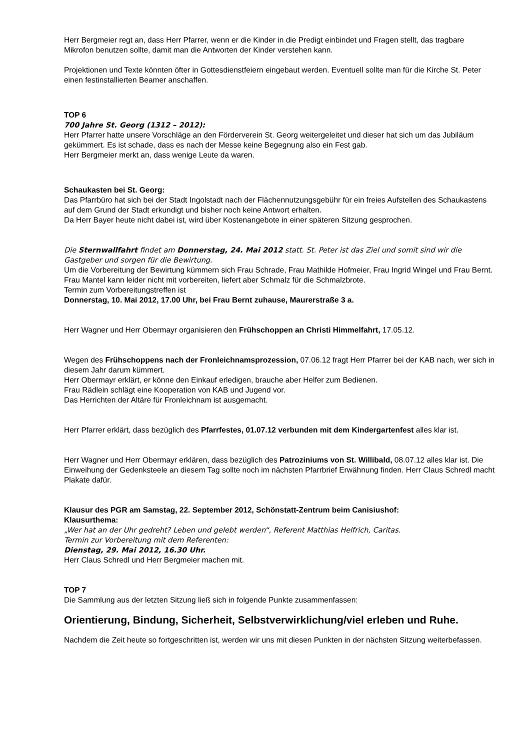Herr Bergmeier regt an, dass Herr Pfarrer, wenn er die Kinder in die Predigt einbindet und Fragen stellt, das tragbare Mikrofon benutzen sollte, damit man die Antworten der Kinder verstehen kann.
Projektionen und Texte könnten öfter in Gottesdienstfeiern eingebaut werden. Eventuell sollte man für die Kirche St. Peter einen festinstallierten Beamer anschaffen.
TOP 6
700 Jahre St. Georg (1312 – 2012):
Herr Pfarrer hatte unsere Vorschläge an den Förderverein St. Georg weitergeleitet und dieser hat sich um das Jubiläum gekümmert. Es ist schade, dass es nach der Messe keine Begegnung also ein Fest gab.
Herr Bergmeier merkt an, dass wenige Leute da waren.
Schaukasten bei St. Georg:
Das Pfarrbüro hat sich bei der Stadt Ingolstadt nach der Flächennutzungsgebühr für ein freies Aufstellen des Schaukastens auf dem Grund der Stadt erkundigt und bisher noch keine Antwort erhalten.
Da Herr Bayer heute nicht dabei ist, wird über Kostenangebote in einer späteren Sitzung gesprochen.
Die Sternwallfahrt findet am Donnerstag, 24. Mai 2012 statt. St. Peter ist das Ziel und somit sind wir die Gastgeber und sorgen für die Bewirtung.
Um die Vorbereitung der Bewirtung kümmern sich Frau Schrade, Frau Mathilde Hofmeier, Frau Ingrid Wingel und Frau Bernt.
Frau Mantel kann leider nicht mit vorbereiten, liefert aber Schmalz für die Schmalzbrote.
Termin zum Vorbereitungstreffen ist
Donnerstag, 10. Mai 2012, 17.00 Uhr, bei Frau Bernt zuhause, Maurerstraße 3 a.
Herr Wagner und Herr Obermayr organisieren den Frühschoppen an Christi Himmelfahrt, 17.05.12.
Wegen des Frühschoppens nach der Fronleichnamsprozession, 07.06.12 fragt Herr Pfarrer bei der KAB nach, wer sich in diesem Jahr darum kümmert.
Herr Obermayr erklärt, er könne den Einkauf erledigen, brauche aber Helfer zum Bedienen.
Frau Rädlein schlägt eine Kooperation von KAB und Jugend vor.
Das Herrichten der Altäre für Fronleichnam ist ausgemacht.
Herr Pfarrer erklärt, dass bezüglich des Pfarrfestes, 01.07.12 verbunden mit dem Kindergartenfest alles klar ist.
Herr Wagner und Herr Obermayr erklären, dass bezüglich des Patroziniums von St. Willibald, 08.07.12 alles klar ist. Die Einweihung der Gedenksteele an diesem Tag sollte noch im nächsten Pfarrbrief Erwähnung finden. Herr Claus Schredl macht Plakate dafür.
Klausur des PGR am Samstag, 22. September 2012, Schönstatt-Zentrum beim Canisiushof:
Klausurthema:
„Wer hat an der Uhr gedreht? Leben und gelebt werden“, Referent Matthias Helfrich, Caritas.
Termin zur Vorbereitung mit dem Referenten:
Dienstag, 29. Mai 2012, 16.30 Uhr.
Herr Claus Schredl und Herr Bergmeier machen mit.
TOP 7
Die Sammlung aus der letzten Sitzung ließ sich in folgende Punkte zusammenfassen:
Orientierung, Bindung, Sicherheit, Selbstverwirklichung/viel erleben und Ruhe.
Nachdem die Zeit heute so fortgeschritten ist, werden wir uns mit diesen Punkten in der nächsten Sitzung weiterbefassen.